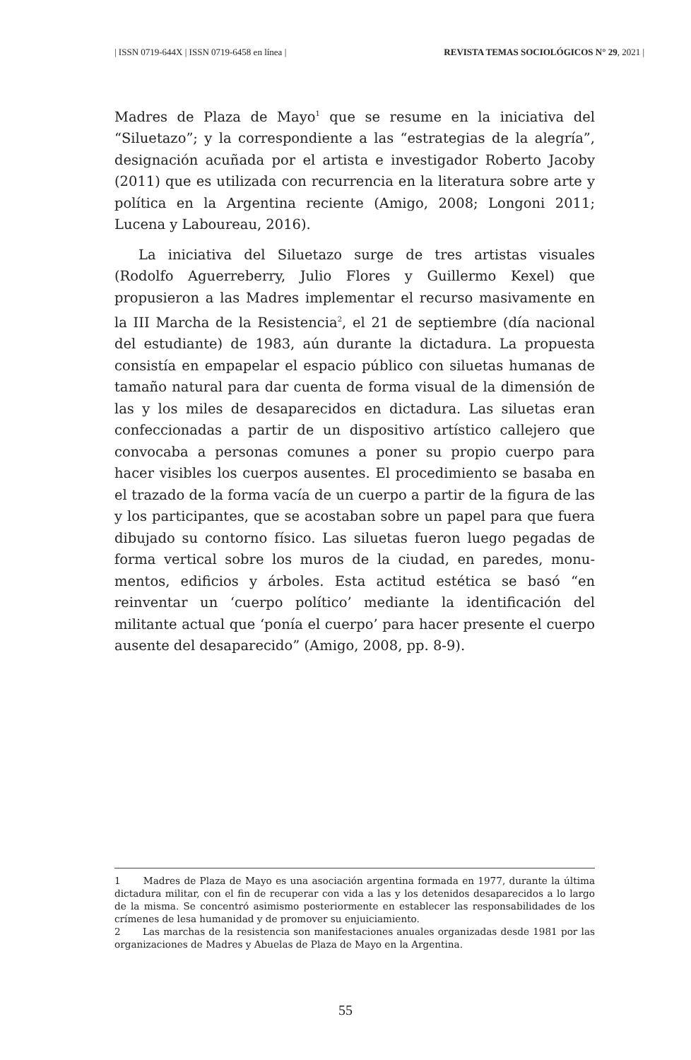| ISSN 0719-644X | ISSN 0719-6458 en línea | REVISTA TEMAS SOCIOLÓGICOS N° 29, 2021 |
Madres de Plaza de Mayo<sup>1</sup> que se resume en la iniciativa del “Silueta­zo”; y la correspondiente a las “estrategias de la alegría”, designación acuñada por el artista e investigador Roberto Jacoby (2011) que es uti­lizada con recurrencia en la literatura sobre arte y política en la Argen­tina reciente (Amigo, 2008; Longoni 2011; Lucena y Laboureau, 2016).
La iniciativa del Siluetazo surge de tres artistas visuales (Rodolfo Aguerreberry, Julio Flores y Guillermo Kexel) que propusieron a las Madres implementar el recurso masivamente en la III Marcha de la Resistencia<sup>2</sup>, el 21 de septiembre (día nacional del estudiante) de 1983, aún durante la dictadura. La propuesta consistía en empapelar el espa­cio público con siluetas humanas de tamaño natural para dar cuenta de forma visual de la dimensión de las y los miles de desaparecidos en dictadura. Las siluetas eran confeccionadas a partir de un dispositivo artístico callejero que convocaba a personas comunes a poner su pro­pio cuerpo para hacer visibles los cuerpos ausentes. El procedimiento se basaba en el trazado de la forma vacía de un cuerpo a partir de la figura de las y los participantes, que se acostaban sobre un papel para que fuera dibujado su contorno físico. Las siluetas fueron luego pega­das de forma vertical sobre los muros de la ciudad, en paredes, monu­mentos, edificios y árboles. Esta actitud estética se basó “en reinventar un ‘cuerpo político’ mediante la identificación del militante actual que ‘ponía el cuerpo’ para hacer presente el cuerpo ausente del desapare­cido” (Amigo, 2008, pp. 8-9).
1 Madres de Plaza de Mayo es una asociación argentina formada en 1977, durante la última dictadura militar, con el fin de recuperar con vida a las y los detenidos desapa­recidos a lo largo de la misma. Se concentró asimismo posteriormente en establecer las responsabilidades de los crímenes de lesa humanidad y de promover su enjuiciamiento.
2 Las marchas de la resistencia son manifestaciones anuales organizadas desde 1981 por las organizaciones de Madres y Abuelas de Plaza de Mayo en la Argentina.
55